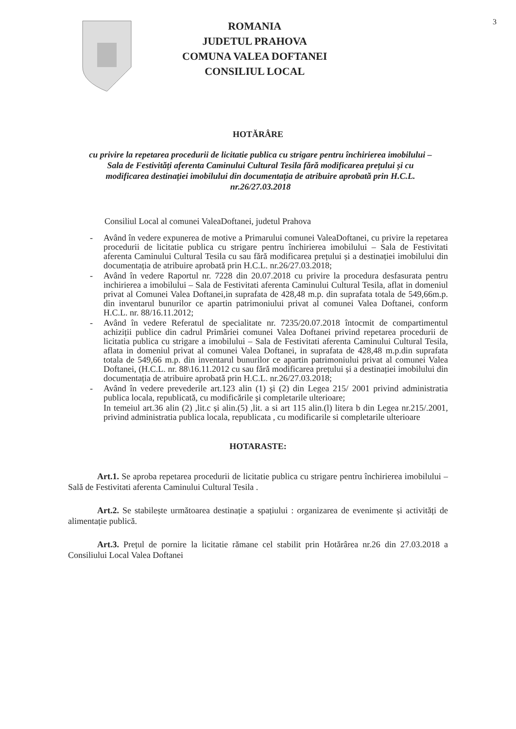3
ROMANIA
JUDETUL PRAHOVA
COMUNA VALEA DOFTANEI
CONSILIUL LOCAL
HOTĂRÂRE
cu privire la repetarea procedurii de licitatie publica cu strigare pentru închirierea imobilului – Sala de Festivități aferenta Caminului Cultural Tesila fără modificarea prețului și cu modificarea destinației imobilului din documentația de atribuire aprobată prin H.C.L. nr.26/27.03.2018
Consiliul Local al comunei ValeaDoftanei, judetul Prahova
- Având în vedere expunerea de motive a Primarului comunei ValeaDoftanei, cu privire la repetarea procedurii de licitatie publica cu strigare pentru închirierea imobilului – Sala de Festivitati aferenta Caminului Cultural Tesila cu sau fără modificarea prețului și a destinației imobilului din documentația de atribuire aprobată prin H.C.L. nr.26/27.03.2018;
- Având în vedere Raportul nr. 7228 din 20.07.2018 cu privire la procedura desfasurata pentru inchirierea a imobilului – Sala de Festivitati aferenta Caminului Cultural Tesila, aflat in domeniul privat al Comunei Valea Doftanei,in suprafata de 428,48 m.p. din suprafata totala de 549,66m.p. din inventarul bunurilor ce apartin patrimoniului privat al comunei Valea Doftanei, conform H.C.L. nr. 88/16.11.2012;
- Având în vedere Referatul de specialitate nr. 7235/20.07.2018 întocmit de compartimentul achiziții publice din cadrul Primăriei comunei Valea Doftanei privind repetarea procedurii de licitatia publica cu strigare a imobilului – Sala de Festivitati aferenta Caminului Cultural Tesila, aflata in domeniul privat al comunei Valea Doftanei, in suprafata de 428,48 m.p.din suprafata totala de 549,66 m.p. din inventarul bunurilor ce apartin patrimoniului privat al comunei Valea Doftanei, (H.C.L. nr. 88\16.11.2012 cu sau fără modificarea prețului și a destinației imobilului din documentația de atribuire aprobată prin H.C.L. nr.26/27.03.2018;
- Având în vedere prevederile art.123 alin (1) şi (2) din Legea 215/ 2001 privind administratia publica locala, republicată, cu modificările şi completarile ulterioare;
In temeiul art.36 alin (2) ,lit.c și alin.(5) ,lit. a si art 115 alin.(l) litera b din Legea nr.215/.2001, privind administratia publica locala, republicata , cu modificarile si completarile ulterioare
HOTARASTE:
Art.1. Se aproba repetarea procedurii de licitatie publica cu strigare pentru închirierea imobilului – Sală de Festivitati aferenta Caminului Cultural Tesila .
Art.2. Se stabilește următoarea destinație a spațiului : organizarea de evenimente și activități de alimentație publică.
Art.3. Prețul de pornire la licitatie rămane cel stabilit prin Hotărârea nr.26 din 27.03.2018 a Consiliului Local Valea Doftanei